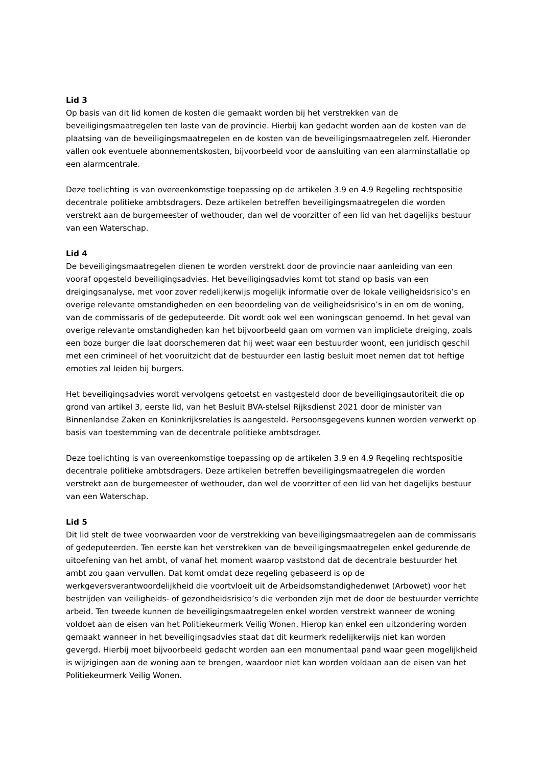Lid 3
Op basis van dit lid komen de kosten die gemaakt worden bij het verstrekken van de beveiligingsmaatregelen ten laste van de provincie. Hierbij kan gedacht worden aan de kosten van de plaatsing van de beveiligingsmaatregelen en de kosten van de beveiligingsmaatregelen zelf. Hieronder vallen ook eventuele abonnementskosten, bijvoorbeeld voor de aansluiting van een alarminstallatie op een alarmcentrale.
Deze toelichting is van overeenkomstige toepassing op de artikelen 3.9 en 4.9 Regeling rechtspositie decentrale politieke ambtsdragers. Deze artikelen betreffen beveiligingsmaatregelen die worden verstrekt aan de burgemeester of wethouder, dan wel de voorzitter of een lid van het dagelijks bestuur van een Waterschap.
Lid 4
De beveiligingsmaatregelen dienen te worden verstrekt door de provincie naar aanleiding van een vooraf opgesteld beveiligingsadvies. Het beveiligingsadvies komt tot stand op basis van een dreigingsanalyse, met voor zover redelijkerwijs mogelijk informatie over de lokale veiligheidsrisico’s en overige relevante omstandigheden en een beoordeling van de veiligheidsrisico’s in en om de woning, van de commissaris of de gedeputeerde. Dit wordt ook wel een woningscan genoemd. In het geval van overige relevante omstandigheden kan het bijvoorbeeld gaan om vormen van impliciete dreiging, zoals een boze burger die laat doorschemeren dat hij weet waar een bestuurder woont, een juridisch geschil met een crimineel of het vooruitzicht dat de bestuurder een lastig besluit moet nemen dat tot heftige emoties zal leiden bij burgers.
Het beveiligingsadvies wordt vervolgens getoetst en vastgesteld door de beveiligingsautoriteit die op grond van artikel 3, eerste lid, van het Besluit BVA-stelsel Rijksdienst 2021 door de minister van Binnenlandse Zaken en Koninkrijksrelaties is aangesteld. Persoonsgegevens kunnen worden verwerkt op basis van toestemming van de decentrale politieke ambtsdrager.
Deze toelichting is van overeenkomstige toepassing op de artikelen 3.9 en 4.9 Regeling rechtspositie decentrale politieke ambtsdragers. Deze artikelen betreffen beveiligingsmaatregelen die worden verstrekt aan de burgemeester of wethouder, dan wel de voorzitter of een lid van het dagelijks bestuur van een Waterschap.
Lid 5
Dit lid stelt de twee voorwaarden voor de verstrekking van beveiligingsmaatregelen aan de commissaris of gedeputeerden. Ten eerste kan het verstrekken van de beveiligingsmaatregelen enkel gedurende de uitoefening van het ambt, of vanaf het moment waarop vaststond dat de decentrale bestuurder het ambt zou gaan vervullen. Dat komt omdat deze regeling gebaseerd is op de werkgeversverantwoordelijkheid die voortvloeit uit de Arbeidsomstandighedenwet (Arbowet) voor het bestrijden van veiligheids- of gezondheidsrisico’s die verbonden zijn met de door de bestuurder verrichte arbeid. Ten tweede kunnen de beveiligingsmaatregelen enkel worden verstrekt wanneer de woning voldoet aan de eisen van het Politiekeurmerk Veilig Wonen. Hierop kan enkel een uitzondering worden gemaakt wanneer in het beveiligingsadvies staat dat dit keurmerk redelijkerwijs niet kan worden gevergd. Hierbij moet bijvoorbeeld gedacht worden aan een monumentaal pand waar geen mogelijkheid is wijzigingen aan de woning aan te brengen, waardoor niet kan worden voldaan aan de eisen van het Politiekeurmerk Veilig Wonen.